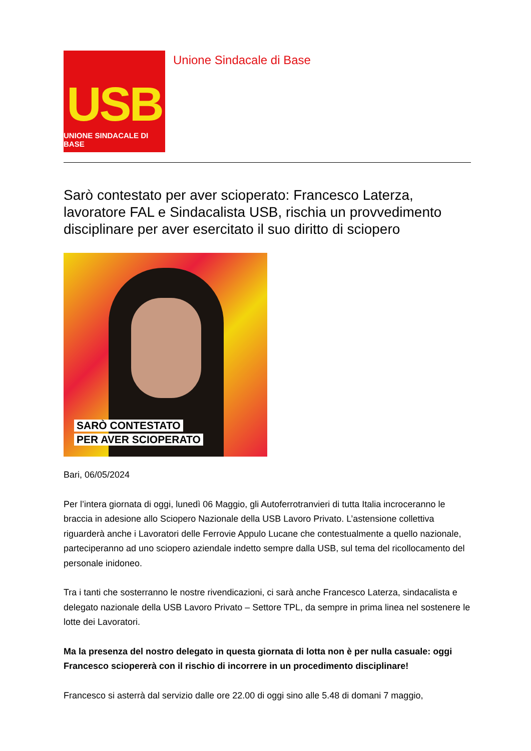USB
UNIONE SINDACALE DI BASE
Unione Sindacale di Base
Sarò contestato per aver scioperato: Francesco Laterza, lavoratore FAL e Sindacalista USB, rischia un provvedimento disciplinare per aver esercitato il suo diritto di sciopero
SARÒ CONTESTATO
PER AVER SCIOPERATO
Bari, 06/05/2024
Per l’intera giornata di oggi, lunedì 06 Maggio, gli Autoferrotranvieri di tutta Italia incroceranno le braccia in adesione allo Sciopero Nazionale della USB Lavoro Privato. L’astensione collettiva riguarderà anche i Lavoratori delle Ferrovie Appulo Lucane che contestualmente a quello nazionale, parteciperanno ad uno sciopero aziendale indetto sempre dalla USB, sul tema del ricollocamento del personale inidoneo.
Tra i tanti che sosterranno le nostre rivendicazioni, ci sarà anche Francesco Laterza, sindacalista e delegato nazionale della USB Lavoro Privato – Settore TPL, da sempre in prima linea nel sostenere le lotte dei Lavoratori.
Ma la presenza del nostro delegato in questa giornata di lotta non è per nulla casuale: oggi Francesco sciopererà con il rischio di incorrere in un procedimento disciplinare!
Francesco si asterrà dal servizio dalle ore 22.00 di oggi sino alle 5.48 di domani 7 maggio,